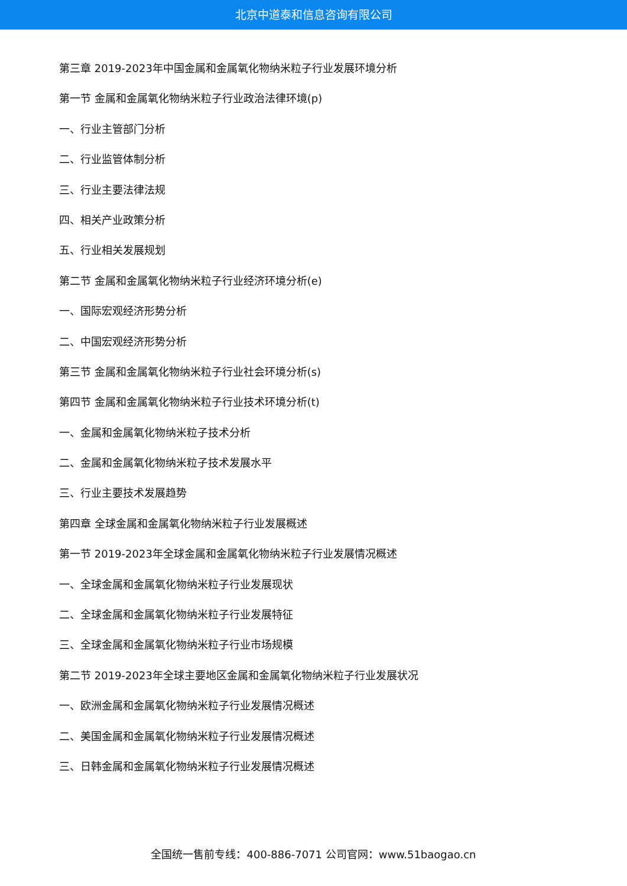北京中道泰和信息咨询有限公司
第三章 2019-2023年中国金属和金属氧化物纳米粒子行业发展环境分析
第一节 金属和金属氧化物纳米粒子行业政治法律环境(p)
一、行业主管部门分析
二、行业监管体制分析
三、行业主要法律法规
四、相关产业政策分析
五、行业相关发展规划
第二节 金属和金属氧化物纳米粒子行业经济环境分析(e)
一、国际宏观经济形势分析
二、中国宏观经济形势分析
第三节 金属和金属氧化物纳米粒子行业社会环境分析(s)
第四节 金属和金属氧化物纳米粒子行业技术环境分析(t)
一、金属和金属氧化物纳米粒子技术分析
二、金属和金属氧化物纳米粒子技术发展水平
三、行业主要技术发展趋势
第四章 全球金属和金属氧化物纳米粒子行业发展概述
第一节 2019-2023年全球金属和金属氧化物纳米粒子行业发展情况概述
一、全球金属和金属氧化物纳米粒子行业发展现状
二、全球金属和金属氧化物纳米粒子行业发展特征
三、全球金属和金属氧化物纳米粒子行业市场规模
第二节 2019-2023年全球主要地区金属和金属氧化物纳米粒子行业发展状况
一、欧洲金属和金属氧化物纳米粒子行业发展情况概述
二、美国金属和金属氧化物纳米粒子行业发展情况概述
三、日韩金属和金属氧化物纳米粒子行业发展情况概述
全国统一售前专线：400-886-7071 公司官网：www.51baogao.cn